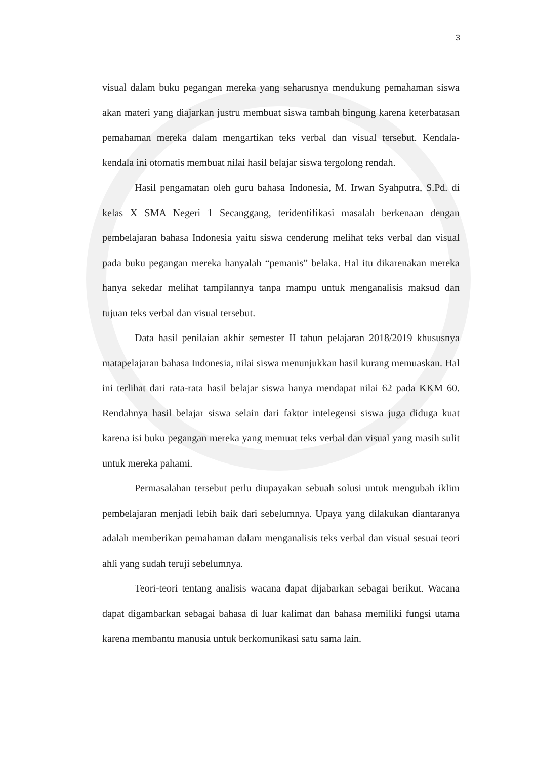3
visual dalam buku pegangan mereka yang seharusnya mendukung pemahaman siswa akan materi yang diajarkan justru membuat siswa tambah bingung karena keterbatasan pemahaman mereka dalam mengartikan teks verbal dan visual tersebut. Kendala-kendala ini otomatis membuat nilai hasil belajar siswa tergolong rendah.
Hasil pengamatan oleh guru bahasa Indonesia, M. Irwan Syahputra, S.Pd. di kelas X SMA Negeri 1 Secanggang, teridentifikasi masalah berkenaan dengan pembelajaran bahasa Indonesia yaitu siswa cenderung melihat teks verbal dan visual pada buku pegangan mereka hanyalah “pemanis” belaka. Hal itu dikarenakan mereka hanya sekedar melihat tampilannya tanpa mampu untuk menganalisis maksud dan tujuan teks verbal dan visual tersebut.
Data hasil penilaian akhir semester II tahun pelajaran 2018/2019 khususnya matapelajaran bahasa Indonesia, nilai siswa menunjukkan hasil kurang memuaskan. Hal ini terlihat dari rata-rata hasil belajar siswa hanya mendapat nilai 62 pada KKM 60. Rendahnya hasil belajar siswa selain dari faktor intelegensi siswa juga diduga kuat karena isi buku pegangan mereka yang memuat teks verbal dan visual yang masih sulit untuk mereka pahami.
Permasalahan tersebut perlu diupayakan sebuah solusi untuk mengubah iklim pembelajaran menjadi lebih baik dari sebelumnya. Upaya yang dilakukan diantaranya adalah memberikan pemahaman dalam menganalisis teks verbal dan visual sesuai teori ahli yang sudah teruji sebelumnya.
Teori-teori tentang analisis wacana dapat dijabarkan sebagai berikut. Wacana dapat digambarkan sebagai bahasa di luar kalimat dan bahasa memiliki fungsi utama karena membantu manusia untuk berkomunikasi satu sama lain.